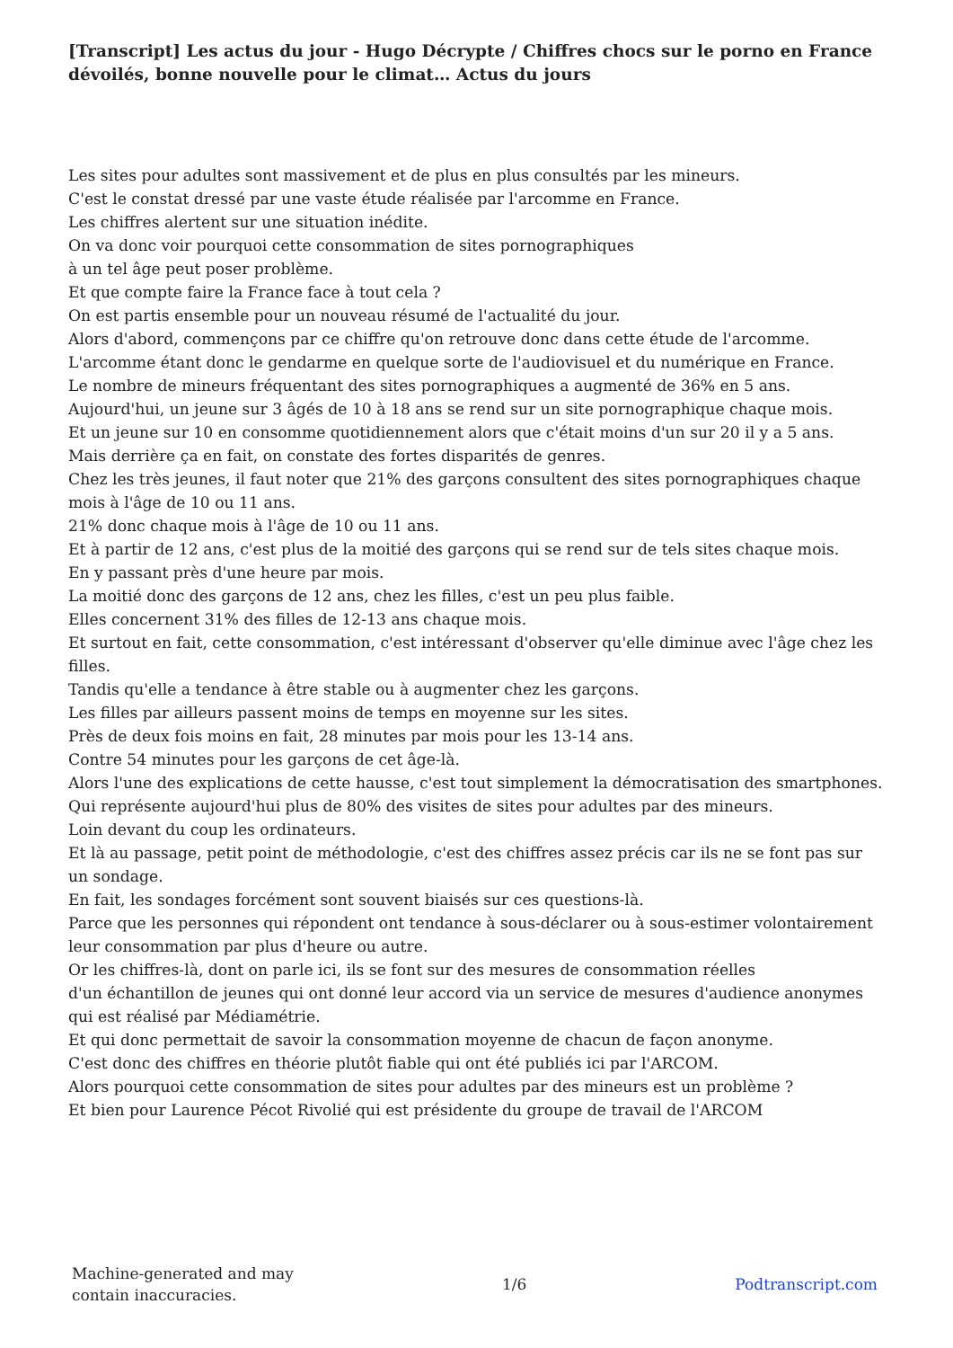[Transcript] Les actus du jour - Hugo Décrypte / Chiffres chocs sur le porno en France dévoilés, bonne nouvelle pour le climat… Actus du jours
Les sites pour adultes sont massivement et de plus en plus consultés par les mineurs.
C'est le constat dressé par une vaste étude réalisée par l'arcomme en France.
Les chiffres alertent sur une situation inédite.
On va donc voir pourquoi cette consommation de sites pornographiques
à un tel âge peut poser problème.
Et que compte faire la France face à tout cela ?
On est partis ensemble pour un nouveau résumé de l'actualité du jour.
Alors d'abord, commençons par ce chiffre qu'on retrouve donc dans cette étude de l'arcomme.
L'arcomme étant donc le gendarme en quelque sorte de l'audiovisuel et du numérique en France.
Le nombre de mineurs fréquentant des sites pornographiques a augmenté de 36% en 5 ans.
Aujourd'hui, un jeune sur 3 âgés de 10 à 18 ans se rend sur un site pornographique chaque mois.
Et un jeune sur 10 en consomme quotidiennement alors que c'était moins d'un sur 20 il y a 5 ans.
Mais derrière ça en fait, on constate des fortes disparités de genres.
Chez les très jeunes, il faut noter que 21% des garçons consultent des sites pornographiques chaque mois à l'âge de 10 ou 11 ans.
21% donc chaque mois à l'âge de 10 ou 11 ans.
Et à partir de 12 ans, c'est plus de la moitié des garçons qui se rend sur de tels sites chaque mois.
En y passant près d'une heure par mois.
La moitié donc des garçons de 12 ans, chez les filles, c'est un peu plus faible.
Elles concernent 31% des filles de 12-13 ans chaque mois.
Et surtout en fait, cette consommation, c'est intéressant d'observer qu'elle diminue avec l'âge chez les filles.
Tandis qu'elle a tendance à être stable ou à augmenter chez les garçons.
Les filles par ailleurs passent moins de temps en moyenne sur les sites.
Près de deux fois moins en fait, 28 minutes par mois pour les 13-14 ans.
Contre 54 minutes pour les garçons de cet âge-là.
Alors l'une des explications de cette hausse, c'est tout simplement la démocratisation des smartphones.
Qui représente aujourd'hui plus de 80% des visites de sites pour adultes par des mineurs.
Loin devant du coup les ordinateurs.
Et là au passage, petit point de méthodologie, c'est des chiffres assez précis car ils ne se font pas sur un sondage.
En fait, les sondages forcément sont souvent biaisés sur ces questions-là.
Parce que les personnes qui répondent ont tendance à sous-déclarer ou à sous-estimer volontairement
leur consommation par plus d'heure ou autre.
Or les chiffres-là, dont on parle ici, ils se font sur des mesures de consommation réelles
d'un échantillon de jeunes qui ont donné leur accord via un service de mesures d'audience anonymes qui est réalisé par Médiamétrie.
Et qui donc permettait de savoir la consommation moyenne de chacun de façon anonyme.
C'est donc des chiffres en théorie plutôt fiable qui ont été publiés ici par l'ARCOM.
Alors pourquoi cette consommation de sites pour adultes par des mineurs est un problème ?
Et bien pour Laurence Pécot Rivolié qui est présidente du groupe de travail de l'ARCOM
Machine-generated and may
contain inaccuracies.
1/6 Podtranscript.com